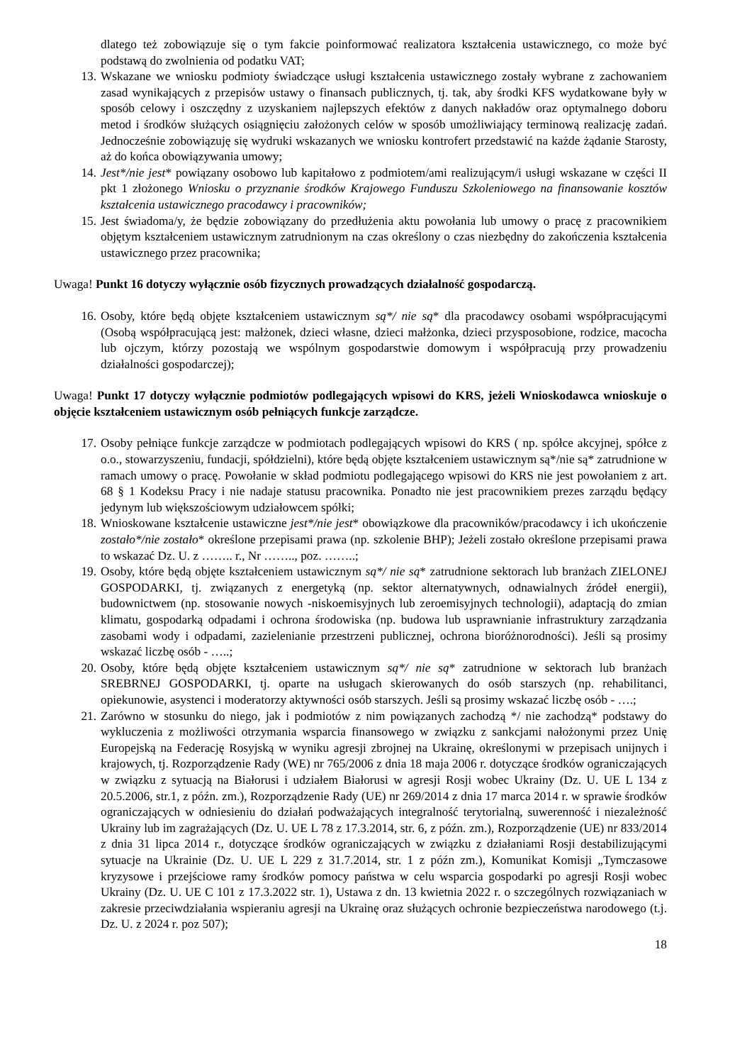dlatego też zobowiązuje się o tym fakcie poinformować realizatora kształcenia ustawicznego, co może być podstawą do zwolnienia od podatku VAT;
13. Wskazane we wniosku podmioty świadczące usługi kształcenia ustawicznego zostały wybrane z zachowaniem zasad wynikających z przepisów ustawy o finansach publicznych, tj. tak, aby środki KFS wydatkowane były w sposób celowy i oszczędny z uzyskaniem najlepszych efektów z danych nakładów oraz optymalnego doboru metod i środków służących osiągnięciu założonych celów w sposób umożliwiający terminową realizację zadań. Jednocześnie zobowiązuję się wydruki wskazanych we wniosku kontrofert przedstawić na każde żądanie Starosty, aż do końca obowiązywania umowy;
14. Jest*/nie jest* powiązany osobowo lub kapitałowo z podmiotem/ami realizującym/i usługi wskazane w części II pkt 1 złożonego Wniosku o przyznanie środków Krajowego Funduszu Szkoleniowego na finansowanie kosztów kształcenia ustawicznego pracodawcy i pracowników;
15. Jest świadoma/y, że będzie zobowiązany do przedłużenia aktu powołania lub umowy o pracę z pracownikiem objętym kształceniem ustawicznym zatrudnionym na czas określony o czas niezbędny do zakończenia kształcenia ustawicznego przez pracownika;
Uwaga! Punkt 16 dotyczy wyłącznie osób fizycznych prowadzących działalność gospodarczą.
16. Osoby, które będą objęte kształceniem ustawicznym są*/ nie są* dla pracodawcy osobami współpracującymi (Osobą współpracującą jest: małżonek, dzieci własne, dzieci małżonka, dzieci przysposobione, rodzice, macocha lub ojczym, którzy pozostają we wspólnym gospodarstwie domowym i współpracują przy prowadzeniu działalności gospodarczej);
Uwaga! Punkt 17 dotyczy wyłącznie podmiotów podlegających wpisowi do KRS, jeżeli Wnioskodawca wnioskuje o objęcie kształceniem ustawicznym osób pełniących funkcje zarządcze.
17. Osoby pełniące funkcje zarządcze w podmiotach podlegających wpisowi do KRS ( np. spółce akcyjnej, spółce z o.o., stowarzyszeniu, fundacji, spółdzielni), które będą objęte kształceniem ustawicznym są*/nie są* zatrudnione w ramach umowy o pracę. Powołanie w skład podmiotu podlegającego wpisowi do KRS nie jest powołaniem z art. 68 § 1 Kodeksu Pracy i nie nadaje statusu pracownika. Ponadto nie jest pracownikiem prezes zarządu będący jedynym lub większościowym udziałowcem spółki;
18. Wnioskowane kształcenie ustawiczne jest*/nie jest* obowiązkowe dla pracowników/pracodawcy i ich ukończenie zostało*/nie zostało* określone przepisami prawa (np. szkolenie BHP); Jeżeli zostało określone przepisami prawa to wskazać Dz. U. z …….. r., Nr …….., poz. ……..;
19. Osoby, które będą objęte kształceniem ustawicznym są*/ nie są* zatrudnione sektorach lub branżach ZIELONEJ GOSPODARKI, tj. związanych z energetyką (np. sektor alternatywnych, odnawialnych źródeł energii), budownictwem (np. stosowanie nowych -niskoemisyjnych lub zeroemisyjnych technologii), adaptacją do zmian klimatu, gospodarką odpadami i ochrona środowiska (np. budowa lub usprawnianie infrastruktury zarządzania zasobami wody i odpadami, zazielenianie przestrzeni publicznej, ochrona bioróżnorodności). Jeśli są prosimy wskazać liczbę osób - …..;
20. Osoby, które będą objęte kształceniem ustawicznym są*/ nie są* zatrudnione w sektorach lub branżach SREBRNEJ GOSPODARKI, tj. oparte na usługach skierowanych do osób starszych (np. rehabilitanci, opiekunowie, asystenci i moderatorzy aktywności osób starszych. Jeśli są prosimy wskazać liczbę osób - ….;
21. Zarówno w stosunku do niego, jak i podmiotów z nim powiązanych zachodzą */ nie zachodzą* podstawy do wykluczenia z możliwości otrzymania wsparcia finansowego w związku z sankcjami nałożonymi przez Unię Europejską na Federację Rosyjską w wyniku agresji zbrojnej na Ukrainę, określonymi w przepisach unijnych i krajowych, tj. Rozporządzenie Rady (WE) nr 765/2006 z dnia 18 maja 2006 r. dotyczące środków ograniczających w związku z sytuacją na Białorusi i udziałem Białorusi w agresji Rosji wobec Ukrainy (Dz. U. UE L 134 z 20.5.2006, str.1, z późn. zm.), Rozporządzenie Rady (UE) nr 269/2014 z dnia 17 marca 2014 r. w sprawie środków ograniczających w odniesieniu do działań podważających integralność terytorialną, suwerenność i niezależność Ukrainy lub im zagrażających (Dz. U. UE L 78 z 17.3.2014, str. 6, z późn. zm.), Rozporządzenie (UE) nr 833/2014 z dnia 31 lipca 2014 r., dotyczące środków ograniczających w związku z działaniami Rosji destabilizującymi sytuacje na Ukrainie (Dz. U. UE L 229 z 31.7.2014, str. 1 z późn zm.), Komunikat Komisji „Tymczasowe kryzysowe i przejściowe ramy środków pomocy państwa w celu wsparcia gospodarki po agresji Rosji wobec Ukrainy (Dz. U. UE C 101 z 17.3.2022 str. 1), Ustawa z dn. 13 kwietnia 2022 r. o szczególnych rozwiązaniach w zakresie przeciwdziałania wspieraniu agresji na Ukrainę oraz służących ochronie bezpieczeństwa narodowego (t.j. Dz. U. z 2024 r. poz 507);
18